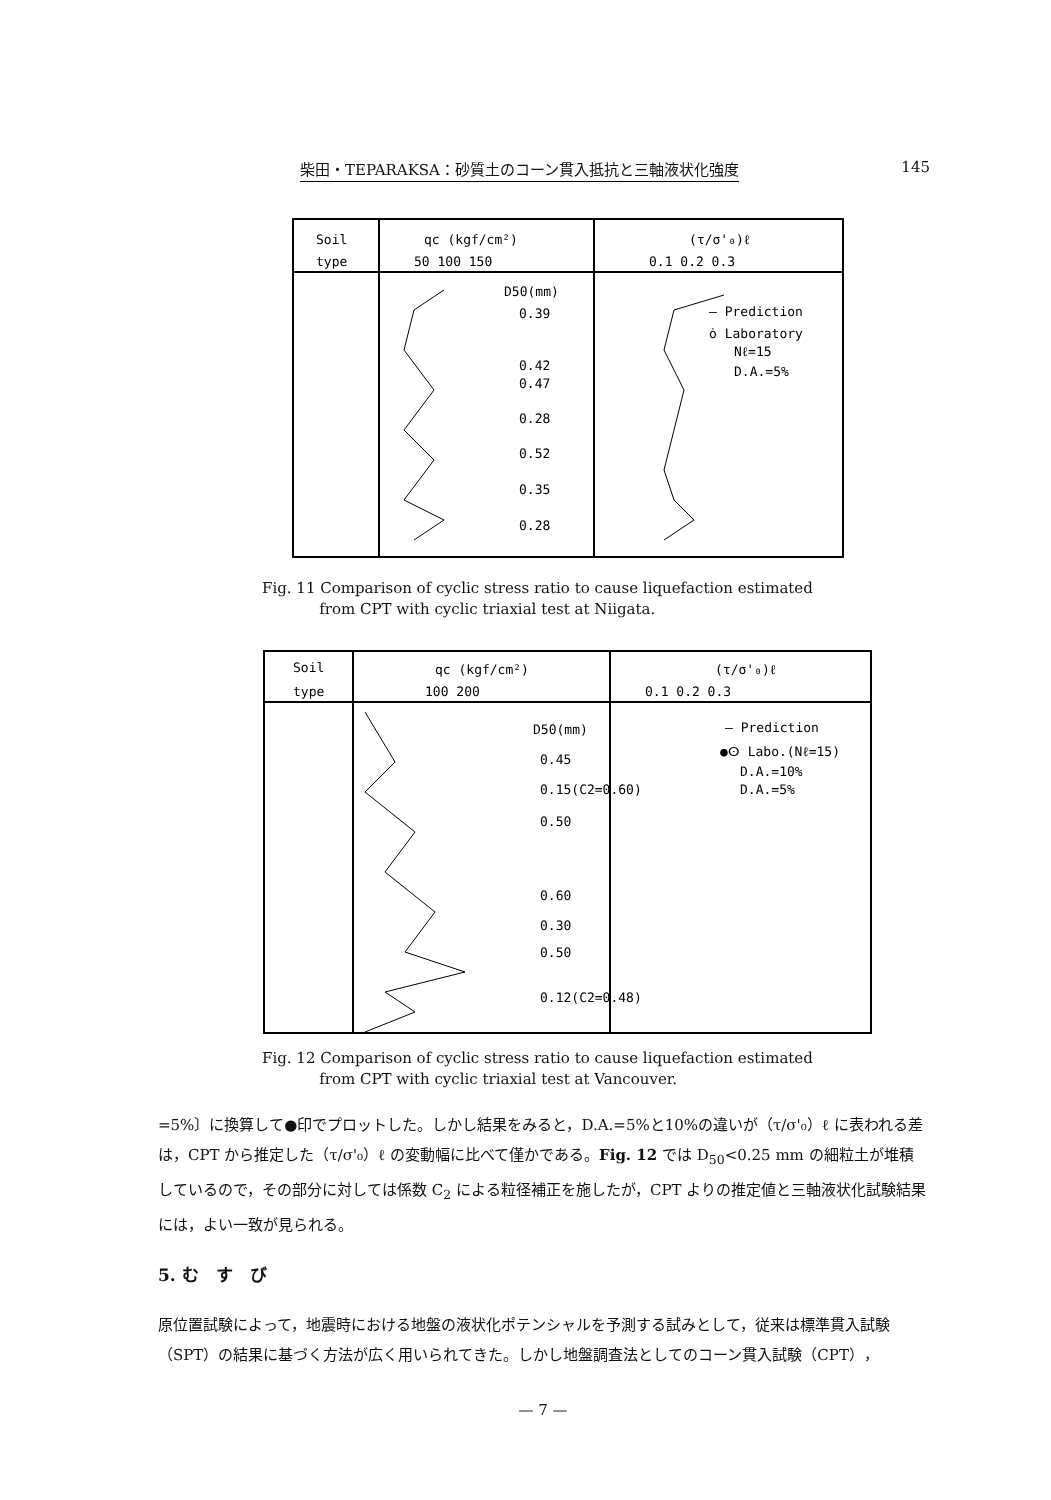柴田・TEPARAKSA：砂質土のコーン貫入抵抗と三軸液状化強度 145
Soil
type
qc (kgf/cm²)
50 100 150
(τ/σ'₀)ℓ
0.1 0.2 0.3
D50(mm)
0.39
0.42
0.47
0.28
0.52
0.35
0.28
— Prediction
ȯ Laboratory
Nℓ=15
D.A.=5%
Fig. 11 Comparison of cyclic stress ratio to cause liquefaction estimated
from CPT with cyclic triaxial test at Niigata.
Soil
type
qc (kgf/cm²)
100 200
(τ/σ'₀)ℓ
0.1 0.2 0.3
D50(mm)
0.45
0.15(C2=0.60)
0.50
0.60
0.30
0.50
0.12(C2=0.48)
— Prediction
●ⵙ Labo.(Nℓ=15)
D.A.=10%
D.A.=5%
Fig. 12 Comparison of cyclic stress ratio to cause liquefaction estimated
from CPT with cyclic triaxial test at Vancouver.
=5%〕に換算して●印でプロットした。しかし結果をみると，D.A.=5%と10%の違いが（τ/σ'₀）ℓ に表われる差は，CPT から推定した（τ/σ'₀）ℓ の変動幅に比べて僅かである。Fig. 12 では D<sub>50</sub><0.25 mm の細粒土が堆積しているので，その部分に対しては係数 C<sub>2</sub> による粒径補正を施したが，CPT よりの推定値と三軸液状化試験結果には，よい一致が見られる。
5. む　す　び
原位置試験によって，地震時における地盤の液状化ポテンシャルを予測する試みとして，従来は標準貫入試験（SPT）の結果に基づく方法が広く用いられてきた。しかし地盤調査法としてのコーン貫入試験（CPT），
— 7 —